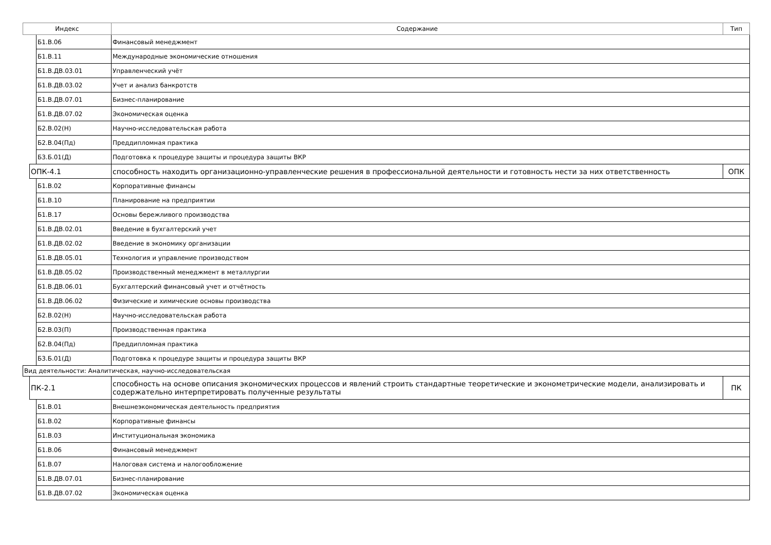| Индекс | | | Содержание | Тип |
| --- | --- | --- | --- | --- |
| | | Б1.В.06 | Финансовый менеджмент | |
| | | Б1.В.11 | Международные экономические отношения | |
| | | Б1.В.ДВ.03.01 | Управленческий учёт | |
| | | Б1.В.ДВ.03.02 | Учет и анализ банкротств | |
| | | Б1.В.ДВ.07.01 | Бизнес-планирование | |
| | | Б1.В.ДВ.07.02 | Экономическая оценка | |
| | | Б2.В.02(Н) | Научно-исследовательская работа | |
| | | Б2.В.04(Пд) | Преддипломная практика | |
| | | Б3.Б.01(Д) | Подготовка к процедуре защиты и процедура защиты ВКР | |
| | ОПК-4.1 | | способность находить организационно-управленческие решения в профессиональной деятельности и готовность нести за них ответственность | ОПК |
| | | Б1.В.02 | Корпоративные финансы | |
| | | Б1.В.10 | Планирование на предприятии | |
| | | Б1.В.17 | Основы бережливого производства | |
| | | Б1.В.ДВ.02.01 | Введение в бухгалтерский учет | |
| | | Б1.В.ДВ.02.02 | Введение в экономику организации | |
| | | Б1.В.ДВ.05.01 | Технология и управление производством | |
| | | Б1.В.ДВ.05.02 | Производственный менеджмент в металлургии | |
| | | Б1.В.ДВ.06.01 | Бухгалтерский финансовый учет и отчётность | |
| | | Б1.В.ДВ.06.02 | Физические и химические основы производства | |
| | | Б2.В.02(Н) | Научно-исследовательская работа | |
| | | Б2.В.03(П) | Производственная практика | |
| | | Б2.В.04(Пд) | Преддипломная практика | |
| | | Б3.Б.01(Д) | Подготовка к процедуре защиты и процедура защиты ВКР | |
| Вид деятельности: Аналитическая, научно-исследовательская | | | | |
| | ПК-2.1 | | способность на основе описания экономических процессов и явлений строить стандартные теоретические и эконометрические модели, анализировать и содержательно интерпретировать полученные результаты | ПК |
| | | Б1.В.01 | Внешнеэкономическая деятельность предприятия | |
| | | Б1.В.02 | Корпоративные финансы | |
| | | Б1.В.03 | Институциональная экономика | |
| | | Б1.В.06 | Финансовый менеджмент | |
| | | Б1.В.07 | Налоговая система и налогообложение | |
| | | Б1.В.ДВ.07.01 | Бизнес-планирование | |
| | | Б1.В.ДВ.07.02 | Экономическая оценка | |